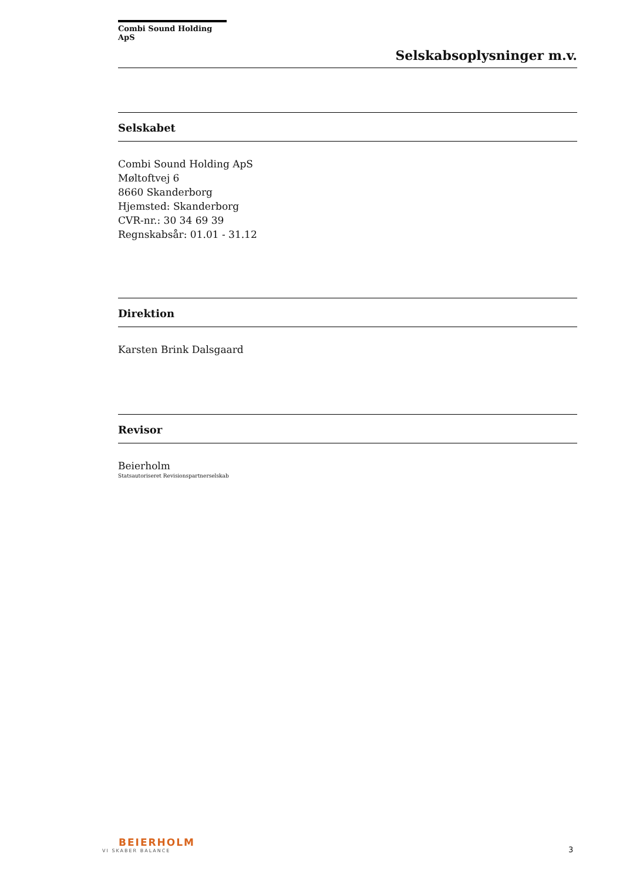Combi Sound Holding ApS
Selskabsoplysninger m.v.
Selskabet
Combi Sound Holding ApS
Møltoftvej 6
8660 Skanderborg
Hjemsted: Skanderborg
CVR-nr.: 30 34 69 39
Regnskabsår: 01.01 - 31.12
Direktion
Karsten Brink Dalsgaard
Revisor
Beierholm
Statsautoriseret Revisionspartnerselskab
BEIERHOLM
VI SKABER BALANCE
3